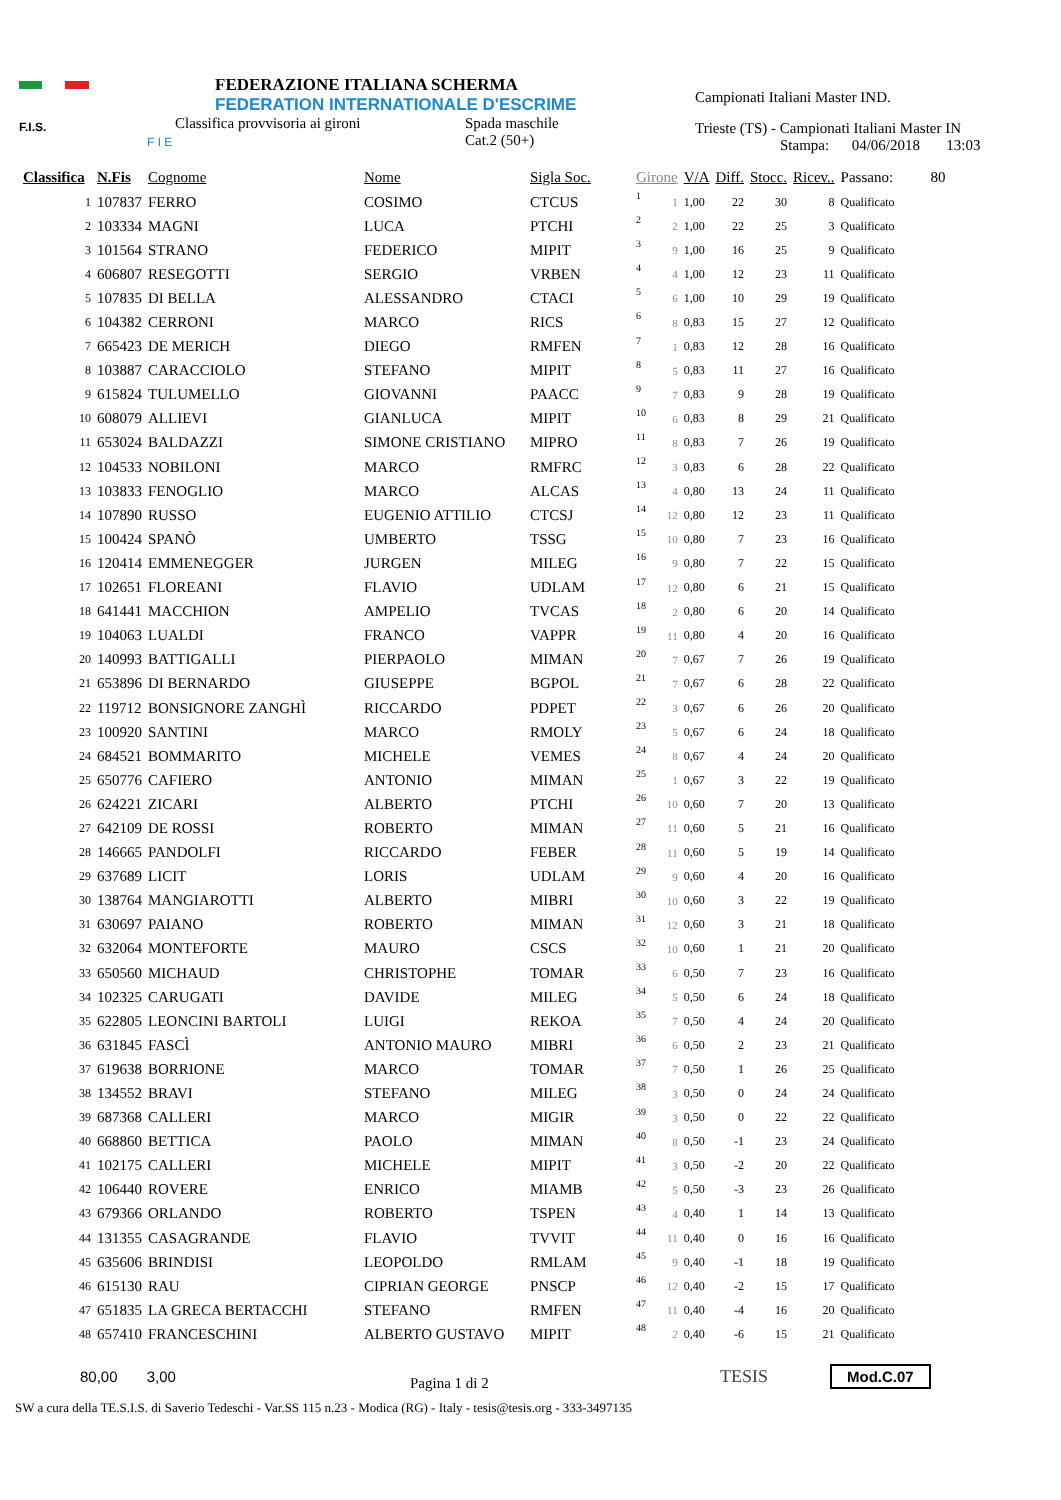F.I.S.
F I E
FEDERAZIONE ITALIANA SCHERMA
FEDERATION INTERNATIONALE D'ESCRIME
Classifica provvisoria ai gironi Spada maschile
Cat.2 (50+)
Campionati Italiani Master IND.
Trieste (TS) - Campionati Italiani Master IN
Stampa: 04/06/2018 13:03
| Classifica | N.Fis | Cognome | Nome | Sigla Soc. | Girone | | V/A | Diff. | Stocc. | Ricev.. | Passano: 80 |
| --- | --- | --- | --- | --- | --- | --- | --- | --- | --- | --- | --- |
| 1 | 107837 | FERRO | COSIMO | CTCUS | 1 | 1 | 1,00 | 22 | 30 | 8 | Qualificato |
| 2 | 103334 | MAGNI | LUCA | PTCHI | 2 | 2 | 1,00 | 22 | 25 | 3 | Qualificato |
| 3 | 101564 | STRANO | FEDERICO | MIPIT | 3 | 9 | 1,00 | 16 | 25 | 9 | Qualificato |
| 4 | 606807 | RESEGOTTI | SERGIO | VRBEN | 4 | 4 | 1,00 | 12 | 23 | 11 | Qualificato |
| 5 | 107835 | DI BELLA | ALESSANDRO | CTACI | 5 | 6 | 1,00 | 10 | 29 | 19 | Qualificato |
| 6 | 104382 | CERRONI | MARCO | RICS | 6 | 8 | 0,83 | 15 | 27 | 12 | Qualificato |
| 7 | 665423 | DE MERICH | DIEGO | RMFEN | 7 | 1 | 0,83 | 12 | 28 | 16 | Qualificato |
| 8 | 103887 | CARACCIOLO | STEFANO | MIPIT | 8 | 5 | 0,83 | 11 | 27 | 16 | Qualificato |
| 9 | 615824 | TULUMELLO | GIOVANNI | PAACC | 9 | 7 | 0,83 | 9 | 28 | 19 | Qualificato |
| 10 | 608079 | ALLIEVI | GIANLUCA | MIPIT | 10 | 6 | 0,83 | 8 | 29 | 21 | Qualificato |
| 11 | 653024 | BALDAZZI | SIMONE CRISTIANO | MIPRO | 11 | 8 | 0,83 | 7 | 26 | 19 | Qualificato |
| 12 | 104533 | NOBILONI | MARCO | RMFRC | 12 | 3 | 0,83 | 6 | 28 | 22 | Qualificato |
| 13 | 103833 | FENOGLIO | MARCO | ALCAS | 13 | 4 | 0,80 | 13 | 24 | 11 | Qualificato |
| 14 | 107890 | RUSSO | EUGENIO ATTILIO | CTCSJ | 14 | 12 | 0,80 | 12 | 23 | 11 | Qualificato |
| 15 | 100424 | SPANÒ | UMBERTO | TSSG | 15 | 10 | 0,80 | 7 | 23 | 16 | Qualificato |
| 16 | 120414 | EMMENEGGER | JURGEN | MILEG | 16 | 9 | 0,80 | 7 | 22 | 15 | Qualificato |
| 17 | 102651 | FLOREANI | FLAVIO | UDLAM | 17 | 12 | 0,80 | 6 | 21 | 15 | Qualificato |
| 18 | 641441 | MACCHION | AMPELIO | TVCAS | 18 | 2 | 0,80 | 6 | 20 | 14 | Qualificato |
| 19 | 104063 | LUALDI | FRANCO | VAPPR | 19 | 11 | 0,80 | 4 | 20 | 16 | Qualificato |
| 20 | 140993 | BATTIGALLI | PIERPAOLO | MIMAN | 20 | 7 | 0,67 | 7 | 26 | 19 | Qualificato |
| 21 | 653896 | DI BERNARDO | GIUSEPPE | BGPOL | 21 | 7 | 0,67 | 6 | 28 | 22 | Qualificato |
| 22 | 119712 | BONSIGNORE ZANGHÌ | RICCARDO | PDPET | 22 | 3 | 0,67 | 6 | 26 | 20 | Qualificato |
| 23 | 100920 | SANTINI | MARCO | RMOLY | 23 | 5 | 0,67 | 6 | 24 | 18 | Qualificato |
| 24 | 684521 | BOMMARITO | MICHELE | VEMES | 24 | 8 | 0,67 | 4 | 24 | 20 | Qualificato |
| 25 | 650776 | CAFIERO | ANTONIO | MIMAN | 25 | 1 | 0,67 | 3 | 22 | 19 | Qualificato |
| 26 | 624221 | ZICARI | ALBERTO | PTCHI | 26 | 10 | 0,60 | 7 | 20 | 13 | Qualificato |
| 27 | 642109 | DE ROSSI | ROBERTO | MIMAN | 27 | 11 | 0,60 | 5 | 21 | 16 | Qualificato |
| 28 | 146665 | PANDOLFI | RICCARDO | FEBER | 28 | 11 | 0,60 | 5 | 19 | 14 | Qualificato |
| 29 | 637689 | LICIT | LORIS | UDLAM | 29 | 9 | 0,60 | 4 | 20 | 16 | Qualificato |
| 30 | 138764 | MANGIAROTTI | ALBERTO | MIBRI | 30 | 10 | 0,60 | 3 | 22 | 19 | Qualificato |
| 31 | 630697 | PAIANO | ROBERTO | MIMAN | 31 | 12 | 0,60 | 3 | 21 | 18 | Qualificato |
| 32 | 632064 | MONTEFORTE | MAURO | CSCS | 32 | 10 | 0,60 | 1 | 21 | 20 | Qualificato |
| 33 | 650560 | MICHAUD | CHRISTOPHE | TOMAR | 33 | 6 | 0,50 | 7 | 23 | 16 | Qualificato |
| 34 | 102325 | CARUGATI | DAVIDE | MILEG | 34 | 5 | 0,50 | 6 | 24 | 18 | Qualificato |
| 35 | 622805 | LEONCINI BARTOLI | LUIGI | REKOA | 35 | 7 | 0,50 | 4 | 24 | 20 | Qualificato |
| 36 | 631845 | FASCÌ | ANTONIO MAURO | MIBRI | 36 | 6 | 0,50 | 2 | 23 | 21 | Qualificato |
| 37 | 619638 | BORRIONE | MARCO | TOMAR | 37 | 7 | 0,50 | 1 | 26 | 25 | Qualificato |
| 38 | 134552 | BRAVI | STEFANO | MILEG | 38 | 3 | 0,50 | 0 | 24 | 24 | Qualificato |
| 39 | 687368 | CALLERI | MARCO | MIGIR | 39 | 3 | 0,50 | 0 | 22 | 22 | Qualificato |
| 40 | 668860 | BETTICA | PAOLO | MIMAN | 40 | 8 | 0,50 | -1 | 23 | 24 | Qualificato |
| 41 | 102175 | CALLERI | MICHELE | MIPIT | 41 | 3 | 0,50 | -2 | 20 | 22 | Qualificato |
| 42 | 106440 | ROVERE | ENRICO | MIAMB | 42 | 5 | 0,50 | -3 | 23 | 26 | Qualificato |
| 43 | 679366 | ORLANDO | ROBERTO | TSPEN | 43 | 4 | 0,40 | 1 | 14 | 13 | Qualificato |
| 44 | 131355 | CASAGRANDE | FLAVIO | TVVIT | 44 | 11 | 0,40 | 0 | 16 | 16 | Qualificato |
| 45 | 635606 | BRINDISI | LEOPOLDO | RMLAM | 45 | 9 | 0,40 | -1 | 18 | 19 | Qualificato |
| 46 | 615130 | RAU | CIPRIAN GEORGE | PNSCP | 46 | 12 | 0,40 | -2 | 15 | 17 | Qualificato |
| 47 | 651835 | LA GRECA BERTACCHI | STEFANO | RMFEN | 47 | 11 | 0,40 | -4 | 16 | 20 | Qualificato |
| 48 | 657410 | FRANCESCHINI | ALBERTO GUSTAVO | MIPIT | 48 | 2 | 0,40 | -6 | 15 | 21 | Qualificato |
80,00 3,00 Pagina 1 di 2 TESIS Mod.C.07
SW a cura della TE.S.I.S. di Saverio Tedeschi - Var.SS 115 n.23 - Modica (RG) - Italy - tesis@tesis.org - 333-3497135